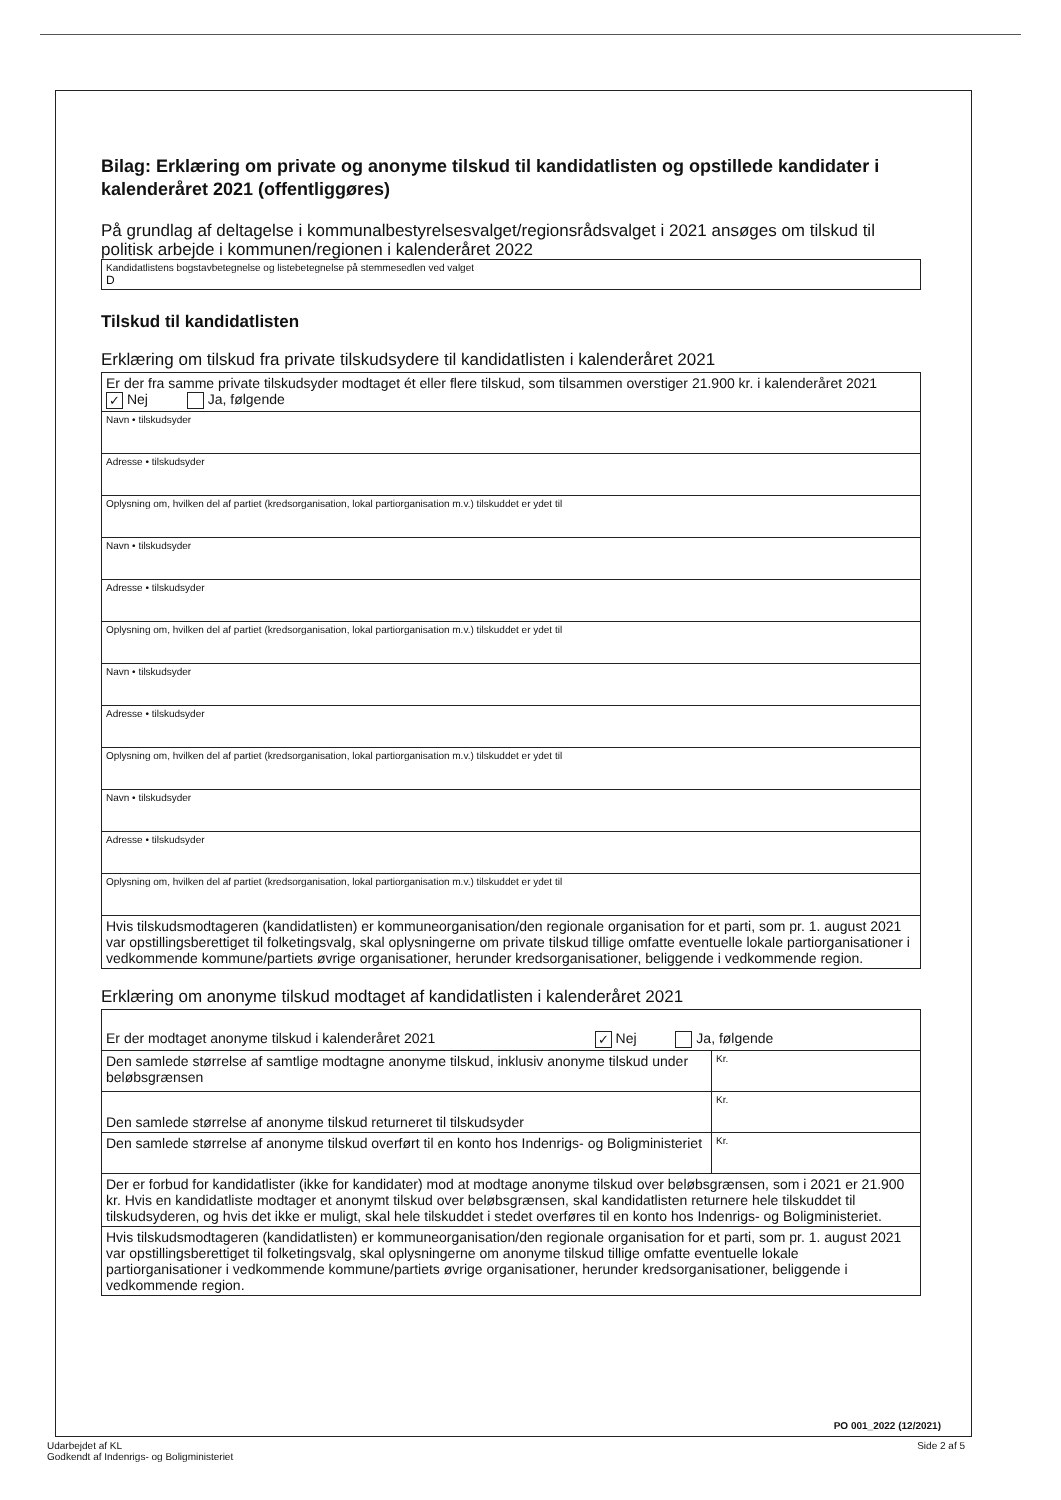Bilag: Erklæring om private og anonyme tilskud til kandidatlisten og opstillede kandidater i kalenderåret 2021 (offentliggøres)
På grundlag af deltagelse i kommunalbestyrelsesvalget/regionsrådsvalget i 2021 ansøges om tilskud til politisk arbejde i kommunen/regionen i kalenderåret 2022
| Kandidatlistens bogstavbetegnelse og listebetegnelse på stemmesedlen ved valget D |
Tilskud til kandidatlisten
Erklæring om tilskud fra private tilskudsydere til kandidatlisten i kalenderåret 2021
| Er der fra samme private tilskudsyder modtaget ét eller flere tilskud, som tilsammen overstiger 21.900 kr. i kalenderåret 2021 ✓ Nej Ja, følgende |
| Navn • tilskudsyder |
| Adresse • tilskudsyder |
| Oplysning om, hvilken del af partiet (kredsorganisation, lokal partiorganisation m.v.) tilskuddet er ydet til |
| Navn • tilskudsyder |
| Adresse • tilskudsyder |
| Oplysning om, hvilken del af partiet (kredsorganisation, lokal partiorganisation m.v.) tilskuddet er ydet til |
| Navn • tilskudsyder |
| Adresse • tilskudsyder |
| Oplysning om, hvilken del af partiet (kredsorganisation, lokal partiorganisation m.v.) tilskuddet er ydet til |
| Navn • tilskudsyder |
| Adresse • tilskudsyder |
| Oplysning om, hvilken del af partiet (kredsorganisation, lokal partiorganisation m.v.) tilskuddet er ydet til |
| Hvis tilskudsmodtageren (kandidatlisten) er kommuneorganisation/den regionale organisation for et parti, som pr. 1. august 2021 var opstillingsberettiget til folketingsvalg, skal oplysningerne om private tilskud tillige omfatte eventuelle lokale partiorganisationer i vedkommende kommune/partiets øvrige organisationer, herunder kredsorganisationer, beliggende i vedkommende region. |
Erklæring om anonyme tilskud modtaget af kandidatlisten i kalenderåret 2021
| Er der modtaget anonyme tilskud i kalenderåret 2021 ✓ Nej Ja, følgende | |
| Den samlede størrelse af samtlige modtagne anonyme tilskud, inklusiv anonyme tilskud under beløbsgrænsen | Kr. |
| Den samlede størrelse af anonyme tilskud returneret til tilskudsyder | Kr. |
| Den samlede størrelse af anonyme tilskud overført til en konto hos Indenrigs- og Boligministeriet | Kr. |
| Der er forbud for kandidatlister (ikke for kandidater) mod at modtage anonyme tilskud over beløbsgrænsen, som i 2021 er 21.900 kr. Hvis en kandidatliste modtager et anonymt tilskud over beløbsgrænsen, skal kandidatlisten returnere hele tilskuddet til tilskudsyderen, og hvis det ikke er muligt, skal hele tilskuddet i stedet overføres til en konto hos Indenrigs- og Boligministeriet. | |
| Hvis tilskudsmodtageren (kandidatlisten) er kommuneorganisation/den regionale organisation for et parti, som pr. 1. august 2021 var opstillingsberettiget til folketingsvalg, skal oplysningerne om anonyme tilskud tillige omfatte eventuelle lokale partiorganisationer i vedkommende kommune/partiets øvrige organisationer, herunder kredsorganisationer, beliggende i vedkommende region. | |
PO 001_2022 (12/2021)
Udarbejdet af KL
Godkendt af Indenrigs- og Boligministeriet
Side 2 af 5